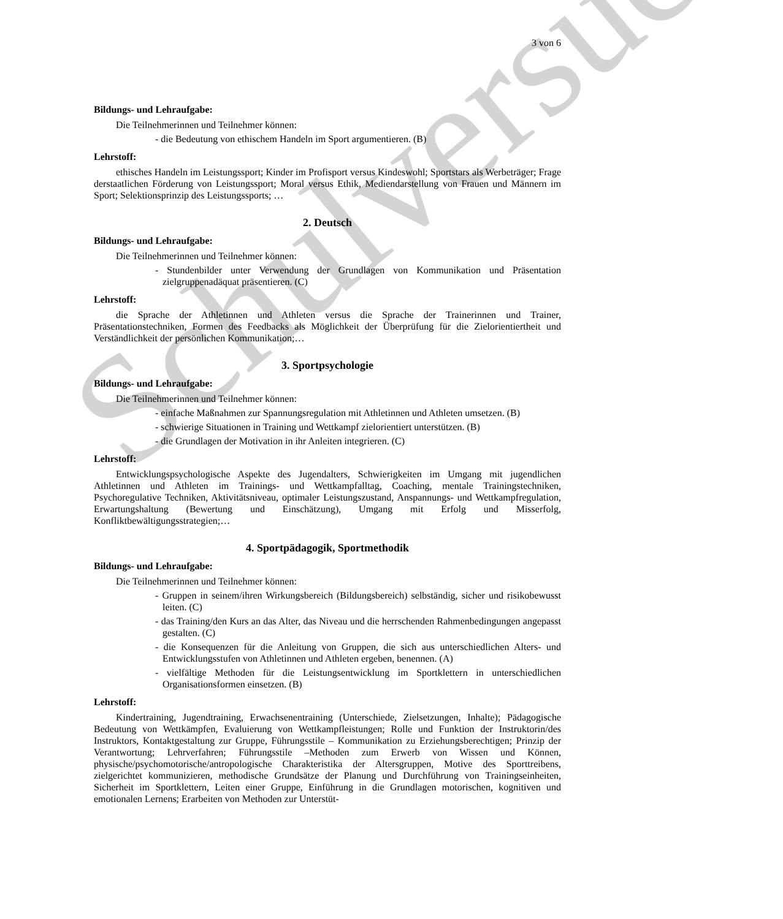Schulversuch
3 von 6
Bildungs- und Lehraufgabe:
Die Teilnehmerinnen und Teilnehmer können:
- die Bedeutung von ethischem Handeln im Sport argumentieren. (B)
Lehrstoff:
ethisches Handeln im Leistungssport; Kinder im Profisport versus Kindeswohl; Sportstars als Werbeträger; Frage derstaatlichen Förderung von Leistungssport; Moral versus Ethik, Mediendarstellung von Frauen und Männern im Sport; Selektionsprinzip des Leistungssports; …
2. Deutsch
Bildungs- und Lehraufgabe:
Die Teilnehmerinnen und Teilnehmer können:
- Stundenbilder unter Verwendung der Grundlagen von Kommunikation und Präsentation zielgruppenadäquat präsentieren. (C)
Lehrstoff:
die Sprache der Athletinnen und Athleten versus die Sprache der Trainerinnen und Trainer, Präsentationstechniken, Formen des Feedbacks als Möglichkeit der Überprüfung für die Zielorientiertheit und Verständlichkeit der persönlichen Kommunikation;…
3. Sportpsychologie
Bildungs- und Lehraufgabe:
Die Teilnehmerinnen und Teilnehmer können:
- einfache Maßnahmen zur Spannungsregulation mit Athletinnen und Athleten umsetzen. (B)
- schwierige Situationen in Training und Wettkampf zielorientiert unterstützen. (B)
- die Grundlagen der Motivation in ihr Anleiten integrieren. (C)
Lehrstoff:
Entwicklungspsychologische Aspekte des Jugendalters, Schwierigkeiten im Umgang mit jugendlichen Athletinnen und Athleten im Trainings- und Wettkampfalltag, Coaching, mentale Trainingstechniken, Psychoregulative Techniken, Aktivitätsniveau, optimaler Leistungszustand, Anspannungs- und Wettkampfregulation, Erwartungshaltung (Bewertung und Einschätzung), Umgang mit Erfolg und Misserfolg, Konfliktbewältigungsstrategien;…
4. Sportpädagogik, Sportmethodik
Bildungs- und Lehraufgabe:
Die Teilnehmerinnen und Teilnehmer können:
- Gruppen in seinem/ihren Wirkungsbereich (Bildungsbereich) selbständig, sicher und risikobewusst leiten. (C)
- das Training/den Kurs an das Alter, das Niveau und die herrschenden Rahmenbedingungen angepasst gestalten. (C)
- die Konsequenzen für die Anleitung von Gruppen, die sich aus unterschiedlichen Alters- und Entwicklungsstufen von Athletinnen und Athleten ergeben, benennen. (A)
- vielfältige Methoden für die Leistungsentwicklung im Sportklettern in unterschiedlichen Organisationsformen einsetzen. (B)
Lehrstoff:
Kindertraining, Jugendtraining, Erwachsenentraining (Unterschiede, Zielsetzungen, Inhalte); Pädagogische Bedeutung von Wettkämpfen, Evaluierung von Wettkampfleistungen; Rolle und Funktion der Instruktorin/des Instruktors, Kontaktgestaltung zur Gruppe, Führungsstile – Kommunikation zu Erziehungsberechtigen; Prinzip der Verantwortung; Lehrverfahren; Führungsstile –Methoden zum Erwerb von Wissen und Können, physische/psychomotorische/antropologische Charakteristika der Altersgruppen, Motive des Sporttreibens, zielgerichtet kommunizieren, methodische Grundsätze der Planung und Durchführung von Trainingseinheiten, Sicherheit im Sportklettern, Leiten einer Gruppe, Einführung in die Grundlagen motorischen, kognitiven und emotionalen Lernens; Erarbeiten von Methoden zur Unterstüt-